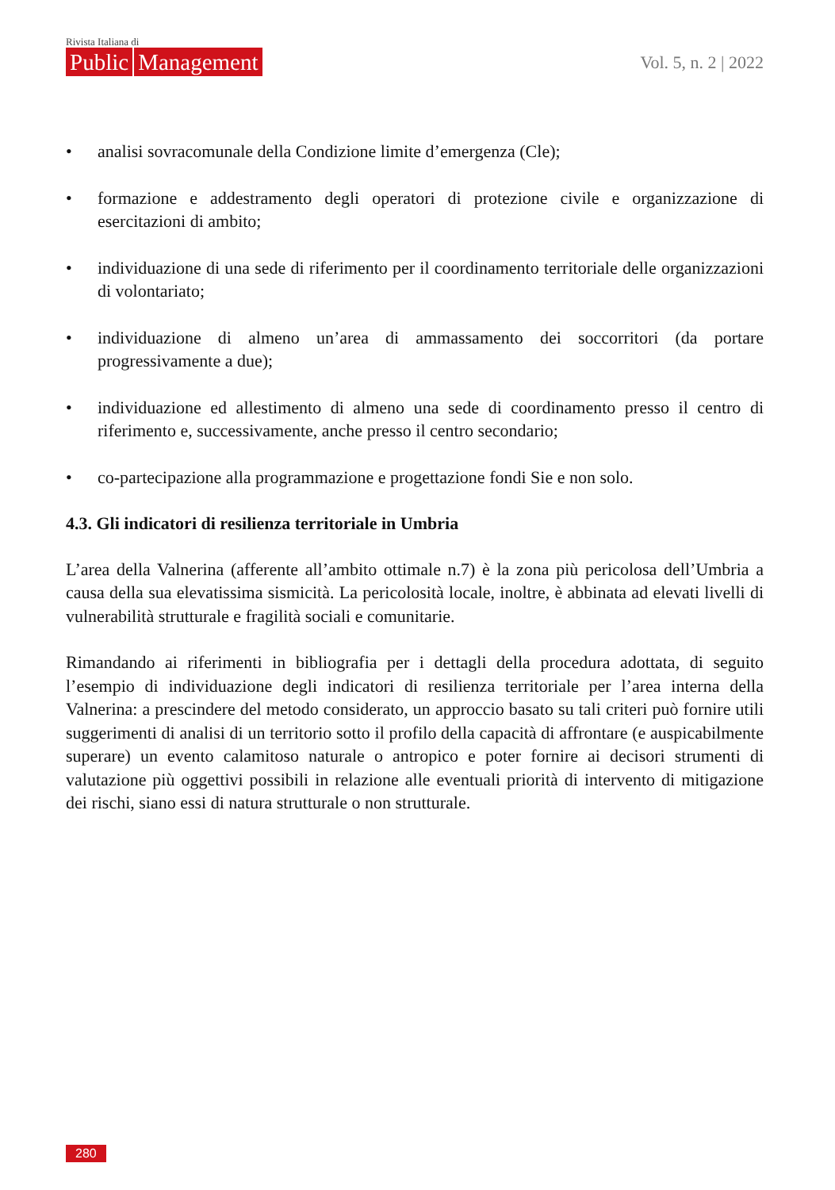Rivista Italiana di
Public Management
Vol. 5, n. 2 | 2022
• analisi sovracomunale della Condizione limite d’emergenza (Cle);
• formazione e addestramento degli operatori di protezione civile e organizzazione di esercitazioni di ambito;
• individuazione di una sede di riferimento per il coordinamento territoriale delle organizzazioni di volontariato;
• individuazione di almeno un’area di ammassamento dei soccorritori (da portare progressivamente a due);
• individuazione ed allestimento di almeno una sede di coordinamento presso il centro di riferimento e, successivamente, anche presso il centro secondario;
• co-partecipazione alla programmazione e progettazione fondi Sie e non solo.
4.3. Gli indicatori di resilienza territoriale in Umbria
L’area della Valnerina (afferente all’ambito ottimale n.7) è la zona più pericolosa dell’Umbria a causa della sua elevatissima sismicità. La pericolosità locale, inoltre, è abbinata ad elevati livelli di vulnerabilità strutturale e fragilità sociali e comunitarie.
Rimandando ai riferimenti in bibliografia per i dettagli della procedura adottata, di seguito l’esempio di individuazione degli indicatori di resilienza territoriale per l’area interna della Valnerina: a prescindere del metodo considerato, un approccio basato su tali criteri può fornire utili suggerimenti di analisi di un territorio sotto il profilo della capacità di affrontare (e auspicabilmente superare) un evento calamitoso naturale o antropico e poter fornire ai decisori strumenti di valutazione più oggettivi possibili in relazione alle eventuali priorità di intervento di mitigazione dei rischi, siano essi di natura strutturale o non strutturale.
280